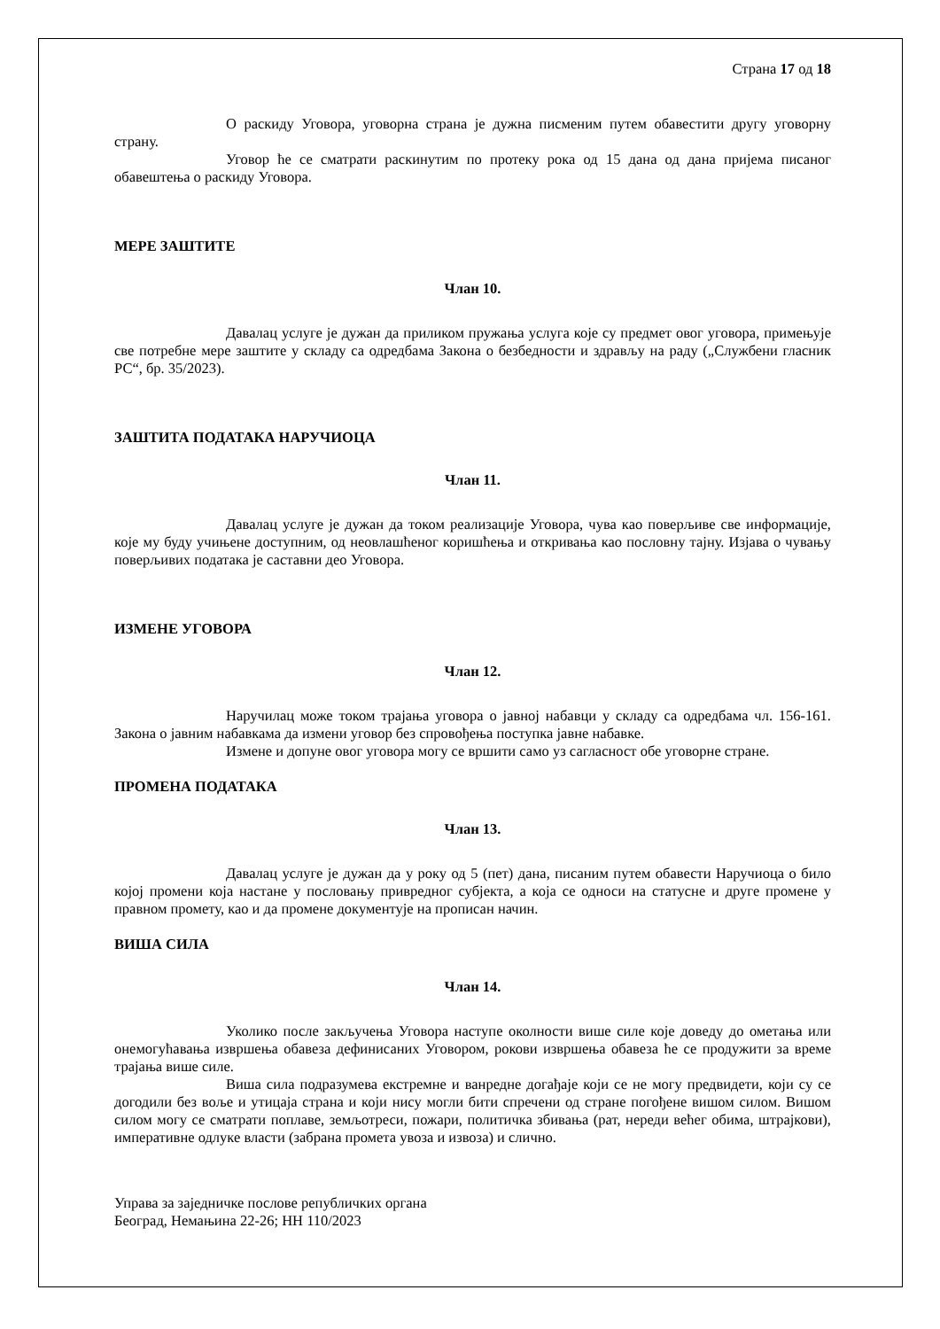Страна 17 од 18
О раскиду Уговора, уговорна страна је дужна писменим путем обавестити другу уговорну страну.
Уговор ће се сматрати раскинутим по протеку рока од 15 дана од дана пријема писаног обавештења о раскиду Уговора.
МЕРЕ ЗАШТИТЕ
Члан 10.
Давалац услуге је дужан да приликом пружања услуга које су предмет овог уговора, примењује све потребне мере заштите у складу са одредбама Закона о безбедности и здрављу на раду („Службени гласник РС“, бр. 35/2023).
ЗАШТИТА ПОДАТАКА НАРУЧИОЦА
Члан 11.
Давалац услуге је дужан да током реализације Уговора, чува као поверљиве све информације, које му буду учињене доступним, од неовлашћеног коришћења и откривања као пословну тајну. Изјава о чувању поверљивих података је саставни део Уговора.
ИЗМЕНЕ УГОВОРА
Члан 12.
Наручилац може током трајања уговора о јавној набавци у складу са одредбама чл. 156-161. Закона о јавним набавкама да измени уговор без спровођења поступка јавне набавке.
Измене и допуне овог уговора могу се вршити само уз сагласност обе уговорне стране.
ПРОМЕНА ПОДАТАКА
Члан 13.
Давалац услуге је дужан да у року од 5 (пет) дана, писаним путем обавести Наручиоца о било којој промени која настане у пословању привредног субјекта, а која се односи на статусне и друге промене у правном промету, као и да промене документује на прописан начин.
ВИША СИЛА
Члан 14.
Уколико после закључења Уговора наступе околности више силе које доведу до ометања или онемогућавања извршења обавеза дефинисаних Уговором, рокови извршења обавеза ће се продужити за време трајања више силе.
Виша сила подразумева екстремне и ванредне догађаје који се не могу предвидети, који су се догодили без воље и утицаја страна и који нису могли бити спречени од стране погођене вишом силом. Вишом силом могу се сматрати поплаве, земљотреси, пожари, политичка збивања (рат, нереди већег обима, штрајкови), императивне одлуке власти (забрана промета увоза и извоза) и слично.
Управа за заједничке послове републичких органа
Београд, Немањина 22-26; НН 110/2023